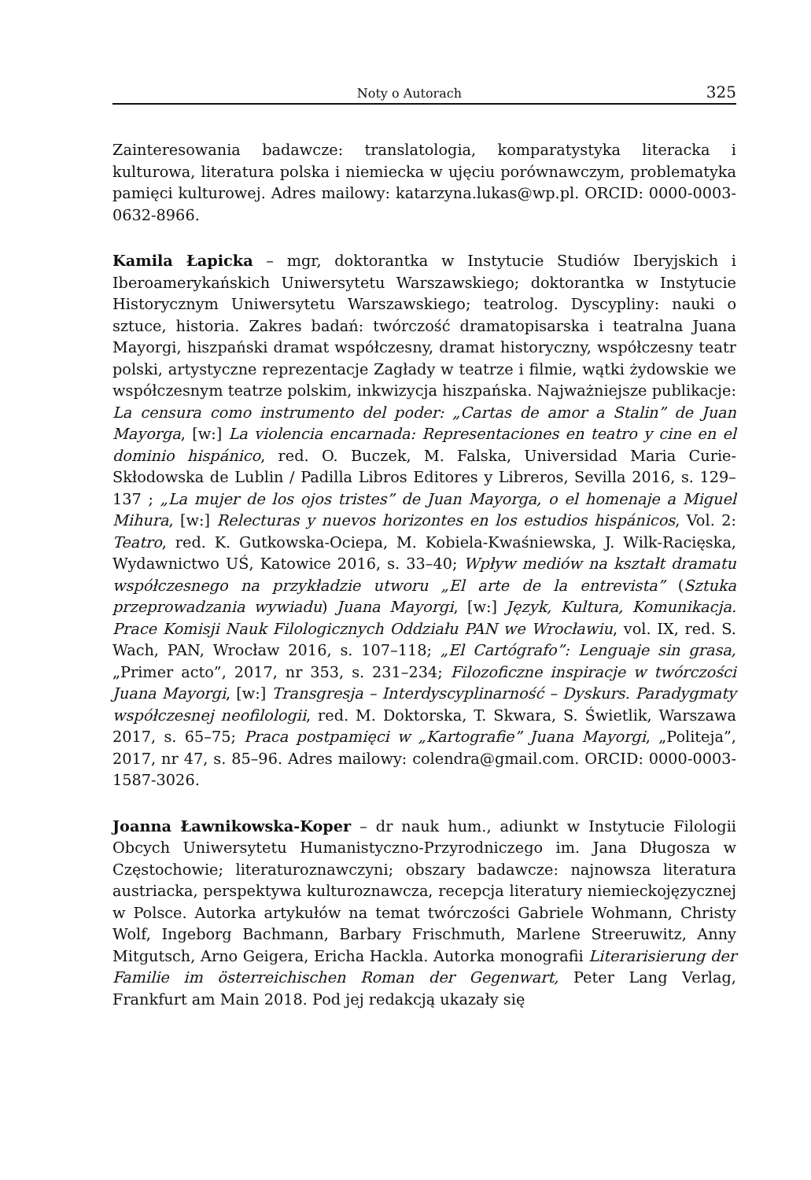Noty o Autorach 325
Zainteresowania badawcze: translatologia, komparatystyka literacka i kulturowa, literatura polska i niemiecka w ujęciu porównawczym, problematyka pamięci kulturowej. Adres mailowy: katarzyna.lukas@wp.pl. ORCID: 0000-0003-0632-8966.
Kamila Łapicka – mgr, doktorantka w Instytucie Studiów Iberyjskich i Iberoamerykańskich Uniwersytetu Warszawskiego; doktorantka w Instytucie Historycznym Uniwersytetu Warszawskiego; teatrolog. Dyscypliny: nauki o sztuce, historia. Zakres badań: twórczość dramatopisarska i teatralna Juana Mayorgi, hiszpański dramat współczesny, dramat historyczny, współczesny teatr polski, artystyczne reprezentacje Zagłady w teatrze i filmie, wątki żydowskie we współczesnym teatrze polskim, inkwizycja hiszpańska. Najważniejsze publikacje: La censura como instrumento del poder: „Cartas de amor a Stalin” de Juan Mayorga, [w:] La violencia encarnada: Representaciones en teatro y cine en el dominio hispánico, red. O. Buczek, M. Falska, Universidad Maria Curie-Skłodowska de Lublin / Padilla Libros Editores y Libreros, Sevilla 2016, s. 129–137 ; „La mujer de los ojos tristes” de Juan Mayorga, o el homenaje a Miguel Mihura, [w:] Relecturas y nuevos horizontes en los estudios hispánicos, Vol. 2: Teatro, red. K. Gutkowska-Ociepa, M. Kobiela-Kwaśniewska, J. Wilk-Racięska, Wydawnictwo UŚ, Katowice 2016, s. 33–40; Wpływ mediów na kształt dramatu współczesnego na przykładzie utworu „El arte de la entrevista” (Sztuka przeprowadzania wywiadu) Juana Mayorgi, [w:] Język, Kultura, Komunikacja. Prace Komisji Nauk Filologicznych Oddziału PAN we Wrocławiu, vol. IX, red. S. Wach, PAN, Wrocław 2016, s. 107–118; „El Cartógrafo”: Lenguaje sin grasa, „Primer acto”, 2017, nr 353, s. 231–234; Filozoficzne inspiracje w twórczości Juana Mayorgi, [w:] Transgresja – Interdyscyplinarność – Dyskurs. Paradygmaty współczesnej neofilologii, red. M. Doktorska, T. Skwara, S. Świetlik, Warszawa 2017, s. 65–75; Praca postpamięci w „Kartografie” Juana Mayorgi, „Politeja”, 2017, nr 47, s. 85–96. Adres mailowy: colendra@gmail.com. ORCID: 0000-0003-1587-3026.
Joanna Ławnikowska-Koper – dr nauk hum., adiunkt w Instytucie Filologii Obcych Uniwersytetu Humanistyczno-Przyrodniczego im. Jana Długosza w Częstochowie; literaturoznawczyni; obszary badawcze: najnowsza literatura austriacka, perspektywa kulturoznawcza, recepcja literatury niemieckojęzycznej w Polsce. Autorka artykułów na temat twórczości Gabriele Wohmann, Christy Wolf, Ingeborg Bachmann, Barbary Frischmuth, Marlene Streeruwitz, Anny Mitgutsch, Arno Geigera, Ericha Hackla. Autorka monografii Literarisierung der Familie im österreichischen Roman der Gegenwart, Peter Lang Verlag, Frankfurt am Main 2018. Pod jej redakcją ukazały się